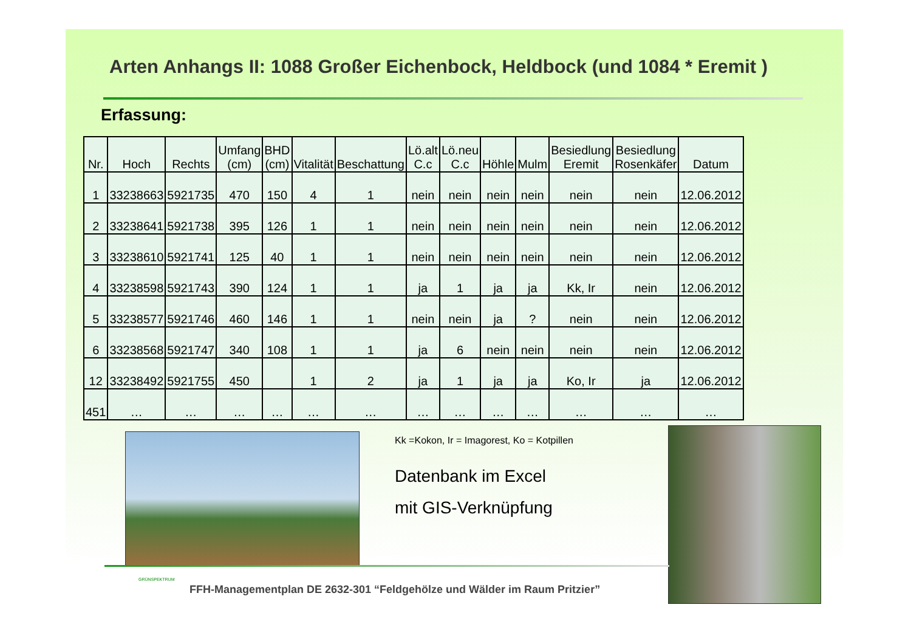Arten Anhangs II: 1088 Großer Eichenbock, Heldbock (und 1084 * Eremit )
Erfassung:
| Nr. | Hoch | Rechts | Umfang (cm) | BHD (cm) | Vitalität | Beschattung | Lö.alt C.c | Lö.neu C.c | Höhle | Mulm | Besiedlung Eremit | Besiedlung Rosenkäfer | Datum |
| --- | --- | --- | --- | --- | --- | --- | --- | --- | --- | --- | --- | --- | --- |
| 1 | 33238663 | 5921735 | 470 | 150 | 4 | 1 | nein | nein | nein | nein | nein | nein | 12.06.2012 |
| 2 | 33238641 | 5921738 | 395 | 126 | 1 | 1 | nein | nein | nein | nein | nein | nein | 12.06.2012 |
| 3 | 33238610 | 5921741 | 125 | 40 | 1 | 1 | nein | nein | nein | nein | nein | nein | 12.06.2012 |
| 4 | 33238598 | 5921743 | 390 | 124 | 1 | 1 | ja | 1 | ja | ja | Kk, Ir | nein | 12.06.2012 |
| 5 | 33238577 | 5921746 | 460 | 146 | 1 | 1 | nein | nein | ja | ? | nein | nein | 12.06.2012 |
| 6 | 33238568 | 5921747 | 340 | 108 | 1 | 1 | ja | 6 | nein | nein | nein | nein | 12.06.2012 |
| 12 | 33238492 | 5921755 | 450 | | 1 | 2 | ja | 1 | ja | ja | Ko, Ir | ja | 12.06.2012 |
| 451 | … | … | … | … | … | … | … | … | … | … | … | … | … |
Kk =Kokon, Ir = Imagorest, Ko = Kotpillen
Datenbank im Excel
mit GIS-Verknüpfung
GRÜNSPEKTRUM
FFH-Managementplan DE 2632-301 “Feldgehölze und Wälder im Raum Pritzier”